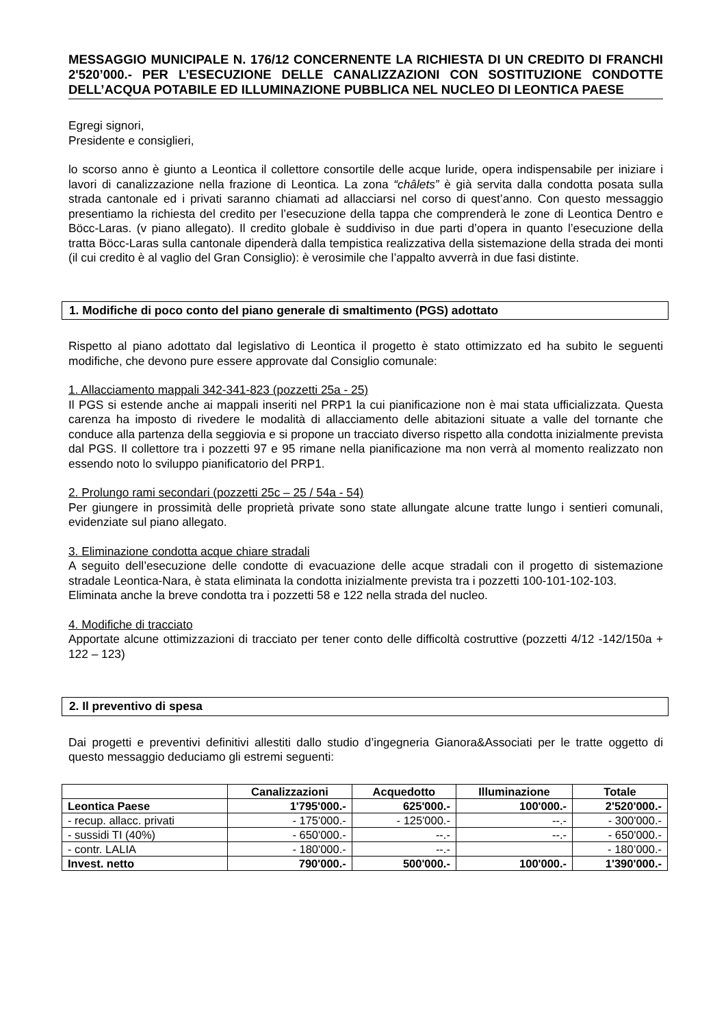MESSAGGIO MUNICIPALE N. 176/12 CONCERNENTE LA RICHIESTA DI UN CREDITO DI FRANCHI 2'520’000.- PER L’ESECUZIONE DELLE CANALIZZAZIONI CON SOSTITUZIONE CONDOTTE DELL’ACQUA POTABILE ED ILLUMINAZIONE PUBBLICA NEL NUCLEO DI LEONTICA PAESE
Egregi signori,
Presidente e consiglieri,
lo scorso anno è giunto a Leontica il collettore consortile delle acque luride, opera indispensabile per iniziare i lavori di canalizzazione nella frazione di Leontica. La zona “châlets” è già servita dalla condotta posata sulla strada cantonale ed i privati saranno chiamati ad allacciarsi nel corso di quest’anno. Con questo messaggio presentiamo la richiesta del credito per l’esecuzione della tappa che comprenderà le zone di Leontica Dentro e Böcc-Laras. (v piano allegato). Il credito globale è suddiviso in due parti d’opera in quanto l’esecuzione della tratta Böcc-Laras sulla cantonale dipenderà dalla tempistica realizzativa della sistemazione della strada dei monti (il cui credito è al vaglio del Gran Consiglio): è verosimile che l’appalto avverrà in due fasi distinte.
1. Modifiche di poco conto del piano generale di smaltimento (PGS) adottato
Rispetto al piano adottato dal legislativo di Leontica il progetto è stato ottimizzato ed ha subito le seguenti modifiche, che devono pure essere approvate dal Consiglio comunale:
1. Allacciamento mappali 342-341-823 (pozzetti 25a - 25)
Il PGS si estende anche ai mappali inseriti nel PRP1 la cui pianificazione non è mai stata ufficializzata. Questa carenza ha imposto di rivedere le modalità di allacciamento delle abitazioni situate a valle del tornante che conduce alla partenza della seggiovia e si propone un tracciato diverso rispetto alla condotta inizialmente prevista dal PGS. Il collettore tra i pozzetti 97 e 95 rimane nella pianificazione ma non verrà al momento realizzato non essendo noto lo sviluppo pianificatorio del PRP1.
2. Prolungo rami secondari (pozzetti 25c – 25 / 54a - 54)
Per giungere in prossimità delle proprietà private sono state allungate alcune tratte lungo i sentieri comunali, evidenziate sul piano allegato.
3. Eliminazione condotta acque chiare stradali
A seguito dell’esecuzione delle condotte di evacuazione delle acque stradali con il progetto di sistemazione stradale Leontica-Nara, è stata eliminata la condotta inizialmente prevista tra i pozzetti 100-101-102-103.
Eliminata anche la breve condotta tra i pozzetti 58 e 122 nella strada del nucleo.
4. Modifiche di tracciato
Apportate alcune ottimizzazioni di tracciato per tener conto delle difficoltà costruttive (pozzetti 4/12 -142/150a + 122 – 123)
2. Il preventivo di spesa
Dai progetti e preventivi definitivi allestiti dallo studio d’ingegneria Gianora&Associati per le tratte oggetto di questo messaggio deduciamo gli estremi seguenti:
| | Canalizzazioni | Acquedotto | Illuminazione | Totale |
| --- | --- | --- | --- | --- |
| Leontica Paese | 1'795'000.- | 625'000.- | 100'000.- | 2'520'000.- |
| - recup. allacc. privati | - 175'000.- | - 125'000.- | --.- | - 300'000.- |
| - sussidi TI (40%) | - 650'000.- | --.- | --.- | - 650'000.- |
| - contr. LALIA | - 180'000.- | --.- | | - 180’000.- |
| Invest. netto | 790'000.- | 500'000.- | 100'000.- | 1'390'000.- |